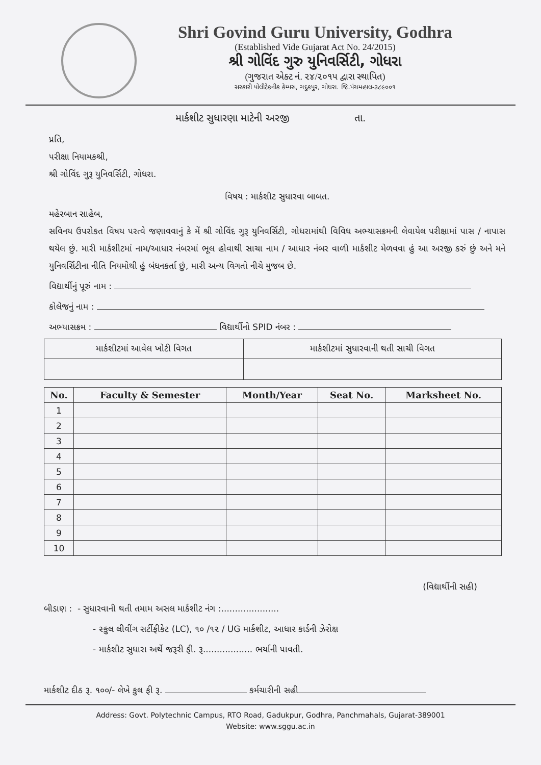Shri Govind Guru University, Godhra
(Established Vide Gujarat Act No. 24/2015)
શ્રી ગોવિંદ ગુરુ યુનિવર્સિટી, ગોધરા
(ગુજરાત એક્ટ નં. ૨૪/૨૦૧૫ દ્વારા સ્થાપિત)
સરકારી પોલીટેકનીક કેમ્પસ, ગદુકપુર, ગોધરા. જિ.પંચમહાલ-૩૮૯૦૦૧
માર્કશીટ સુધારણા માટેની અરજી તા.
પ્રતિ,
પરીક્ષા નિયામકશ્રી,
શ્રી ગોવિંદ ગુરૂ યુનિવર્સિટી, ગોધરા.
વિષય : માર્કશીટ સુધારવા બાબત.
મહેરબાન સાહેબ,
સવિનય ઉપરોકત વિષય પરત્વે જણાવવાનું કે મેં શ્રી ગોવિંદ ગુરૂ યુનિવર્સિટી, ગોધરામાંથી વિવિધ અભ્યાસક્રમની લેવાયેલ પરીક્ષામાં પાસ / નાપાસ થયેલ છું. મારી માર્કશીટમાં નામ/આધાર નંબરમાં ભૂલ હોવાથી સાચા નામ / આધાર નંબર વાળી માર્કશીટ મેળવવા હું આ અરજી કરું છું અને મને યુનિવર્સિટીના નીતિ નિયમોથી હું બંધનકર્તા છું, મારી અન્ય વિગતો નીચે મુજબ છે.
વિદ્યાર્થીનું પૂરું નામ :
કોલેજનું નામ :
અભ્યાસક્રમ : વિદ્યાર્થીનો SPID નંબર :
| માર્કશીટમાં આવેલ ખોટી વિગત | માર્કશીટમાં સુધારવાની થતી સાચી વિગત |
| --- | --- |
| No. | Faculty & Semester | Month/Year | Seat No. | Marksheet No. |
| --- | --- | --- | --- | --- |
| 1 | | | | |
| 2 | | | | |
| 3 | | | | |
| 4 | | | | |
| 5 | | | | |
| 6 | | | | |
| 7 | | | | |
| 8 | | | | |
| 9 | | | | |
| 10 | | | | |
(વિદ્યાર્થીની સહી)
બીડાણ : - સુધારવાની થતી તમામ અસલ માર્કશીટ નંગ :.....................
- સ્કુલ લીવીંગ સર્ટીફીકેટ (LC), ૧૦ /૧૨ / UG માર્કશીટ, આધાર કાર્ડની ઝેરોક્ષ
- માર્કશીટ સુધારા અર્થે જરૂરી ફી. રૂ.................. ભર્યાની પાવતી.
માર્કશીટ દીઠ રૂ. ૧૦૦/- લેખે કુલ ફી રૂ. કર્મચારીની સહી
Address: Govt. Polytechnic Campus, RTO Road, Gadukpur, Godhra, Panchmahals, Gujarat-389001
Website: www.sggu.ac.in